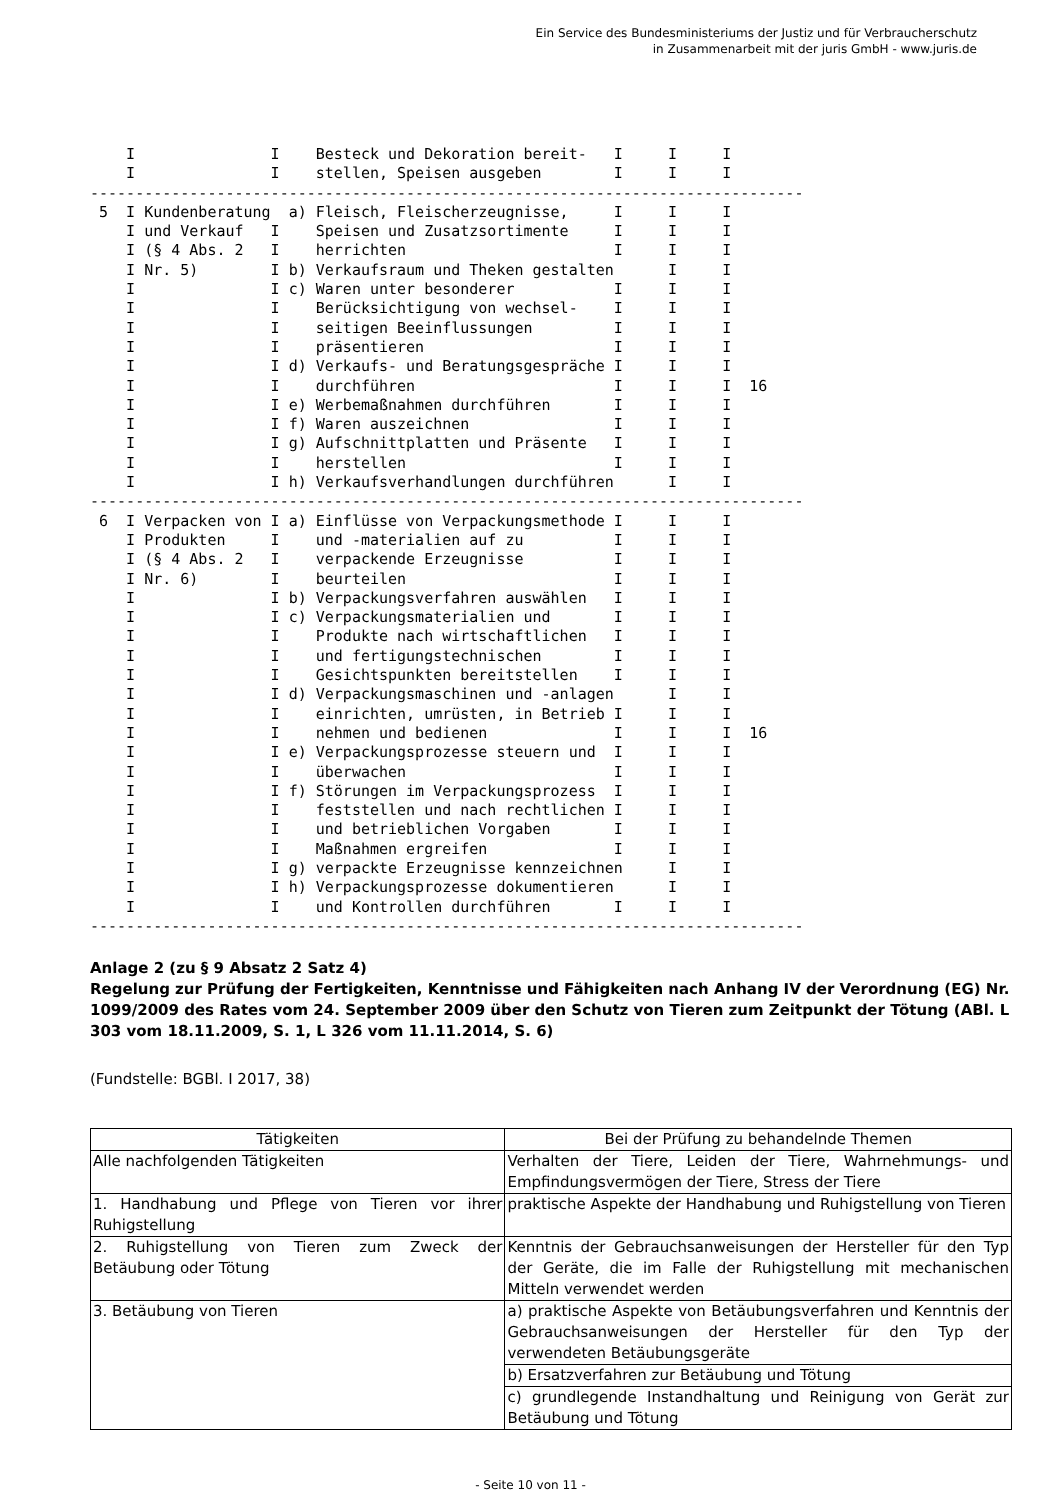Ein Service des Bundesministeriums der Justiz und für Verbraucherschutz
in Zusammenarbeit mit der juris GmbH - www.juris.de
    I               I    Besteck und Dekoration bereit-   I     I     I
    I               I    stellen, Speisen ausgeben        I     I     I
-------------------------------------------------------------------------------
 5  I Kundenberatung  a) Fleisch, Fleischerzeugnisse,     I     I     I
    I und Verkauf   I    Speisen und Zusatzsortimente     I     I     I
    I (§ 4 Abs. 2   I    herrichten                       I     I     I
    I Nr. 5)        I b) Verkaufsraum und Theken gestalten      I     I
    I               I c) Waren unter besonderer           I     I     I
    I               I    Berücksichtigung von wechsel-    I     I     I
    I               I    seitigen Beeinflussungen         I     I     I
    I               I    präsentieren                     I     I     I
    I               I d) Verkaufs- und Beratungsgespräche I     I     I
    I               I    durchführen                      I     I     I  16
    I               I e) Werbemaßnahmen durchführen       I     I     I
    I               I f) Waren auszeichnen                I     I     I
    I               I g) Aufschnittplatten und Präsente   I     I     I
    I               I    herstellen                       I     I     I
    I               I h) Verkaufsverhandlungen durchführen      I     I
-------------------------------------------------------------------------------
 6  I Verpacken von I a) Einflüsse von Verpackungsmethode I     I     I
    I Produkten     I    und -materialien auf zu          I     I     I
    I (§ 4 Abs. 2   I    verpackende Erzeugnisse          I     I     I
    I Nr. 6)        I    beurteilen                       I     I     I
    I               I b) Verpackungsverfahren auswählen   I     I     I
    I               I c) Verpackungsmaterialien und       I     I     I
    I               I    Produkte nach wirtschaftlichen   I     I     I
    I               I    und fertigungstechnischen        I     I     I
    I               I    Gesichtspunkten bereitstellen    I     I     I
    I               I d) Verpackungsmaschinen und -anlagen      I     I
    I               I    einrichten, umrüsten, in Betrieb I     I     I
    I               I    nehmen und bedienen              I     I     I  16
    I               I e) Verpackungsprozesse steuern und  I     I     I
    I               I    überwachen                       I     I     I
    I               I f) Störungen im Verpackungsprozess  I     I     I
    I               I    feststellen und nach rechtlichen I     I     I
    I               I    und betrieblichen Vorgaben       I     I     I
    I               I    Maßnahmen ergreifen              I     I     I
    I               I g) verpackte Erzeugnisse kennzeichnen     I     I
    I               I h) Verpackungsprozesse dokumentieren      I     I
    I               I    und Kontrollen durchführen       I     I     I
-------------------------------------------------------------------------------
Anlage 2 (zu § 9 Absatz 2 Satz 4)
Regelung zur Prüfung der Fertigkeiten, Kenntnisse und Fähigkeiten nach Anhang IV der Verordnung (EG) Nr. 1099/2009 des Rates vom 24. September 2009 über den Schutz von Tieren zum Zeitpunkt der Tötung (ABl. L 303 vom 18.11.2009, S. 1, L 326 vom 11.11.2014, S. 6)
(Fundstelle: BGBl. I 2017, 38)
| Tätigkeiten | Bei der Prüfung zu behandelnde Themen |
| --- | --- |
| Alle nachfolgenden Tätigkeiten | Verhalten der Tiere, Leiden der Tiere, Wahrnehmungs- und Empfindungsvermögen der Tiere, Stress der Tiere |
| 1. Handhabung und Pflege von Tieren vor ihrer Ruhigstellung | praktische Aspekte der Handhabung und Ruhigstellung von Tieren |
| 2. Ruhigstellung von Tieren zum Zweck der Betäubung oder Tötung | Kenntnis der Gebrauchsanweisungen der Hersteller für den Typ der Geräte, die im Falle der Ruhigstellung mit mechanischen Mitteln verwendet werden |
| 3. Betäubung von Tieren | a) praktische Aspekte von Betäubungsverfahren und Kenntnis der Gebrauchsanweisungen der Hersteller für den Typ der verwendeten Betäubungsgeräte |
| | b) Ersatzverfahren zur Betäubung und Tötung |
| | c) grundlegende Instandhaltung und Reinigung von Gerät zur Betäubung und Tötung |
- Seite 10 von 11 -